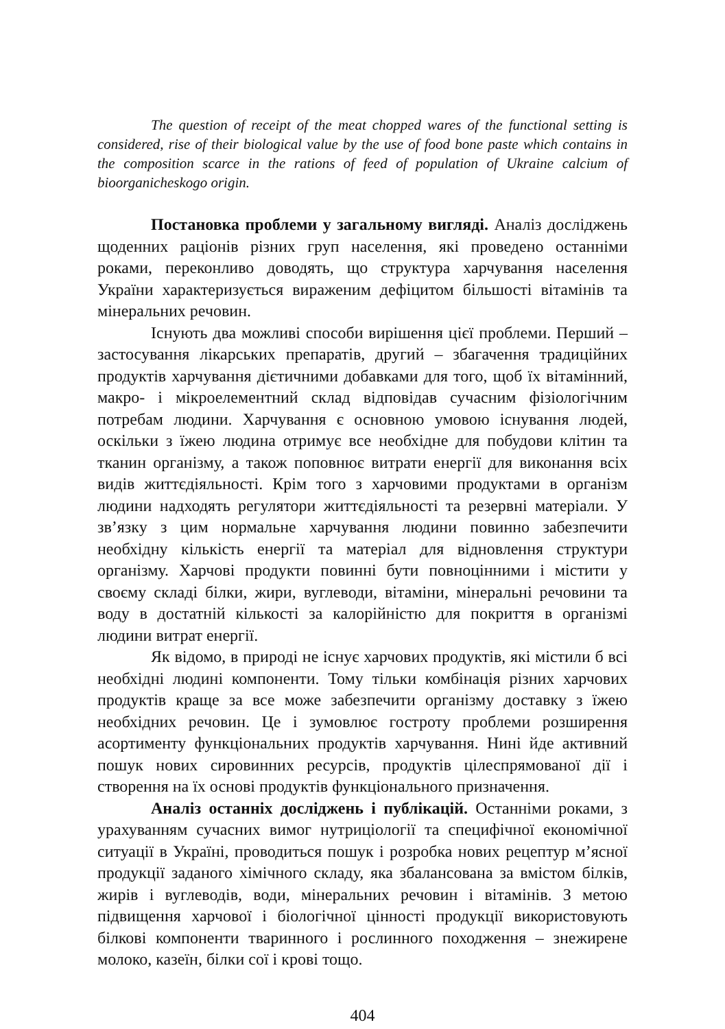The question of receipt of the meat chopped wares of the functional setting is considered, rise of their biological value by the use of food bone paste which contains in the composition scarce in the rations of feed of population of Ukraine calcium of bioorganicheskogo origin.
Постановка проблеми у загальному вигляді. Аналіз досліджень щоденних раціонів різних груп населення, які проведено останніми роками, переконливо доводять, що структура харчування населення України характеризується вираженим дефіцитом більшості вітамінів та мінеральних речовин.
Існують два можливі способи вирішення цієї проблеми. Перший – застосування лікарських препаратів, другий – збагачення традиційних продуктів харчування дієтичними добавками для того, щоб їх вітамінний, макро- і мікроелементний склад відповідав сучасним фізіологічним потребам людини. Харчування є основною умовою існування людей, оскільки з їжею людина отримує все необхідне для побудови клітин та тканин організму, а також поповнює витрати енергії для виконання всіх видів життєдіяльності. Крім того з харчовими продуктами в організм людини надходять регулятори життєдіяльності та резервні матеріали. У зв’язку з цим нормальне харчування людини повинно забезпечити необхідну кількість енергії та матеріал для відновлення структури організму. Харчові продукти повинні бути повноцінними і містити у своєму складі білки, жири, вуглеводи, вітаміни, мінеральні речовини та воду в достатній кількості за калорійністю для покриття в організмі людини витрат енергії.
Як відомо, в природі не існує харчових продуктів, які містили б всі необхідні людині компоненти. Тому тільки комбінація різних харчових продуктів краще за все може забезпечити організму доставку з їжею необхідних речовин. Це і зумовлює гостроту проблеми розширення асортименту функціональних продуктів харчування. Нині йде активний пошук нових сировинних ресурсів, продуктів цілеспрямованої дії і створення на їх основі продуктів функціонального призначення.
Аналіз останніх досліджень і публікацій. Останніми роками, з урахуванням сучасних вимог нутриціології та специфічної економічної ситуації в Україні, проводиться пошук і розробка нових рецептур м’ясної продукції заданого хімічного складу, яка збалансована за вмістом білків, жирів і вуглеводів, води, мінеральних речовин і вітамінів. З метою підвищення харчової і біологічної цінності продукції використовують білкові компоненти тваринного і рослинного походження – знежирене молоко, казеїн, білки сої і крові тощо.
404